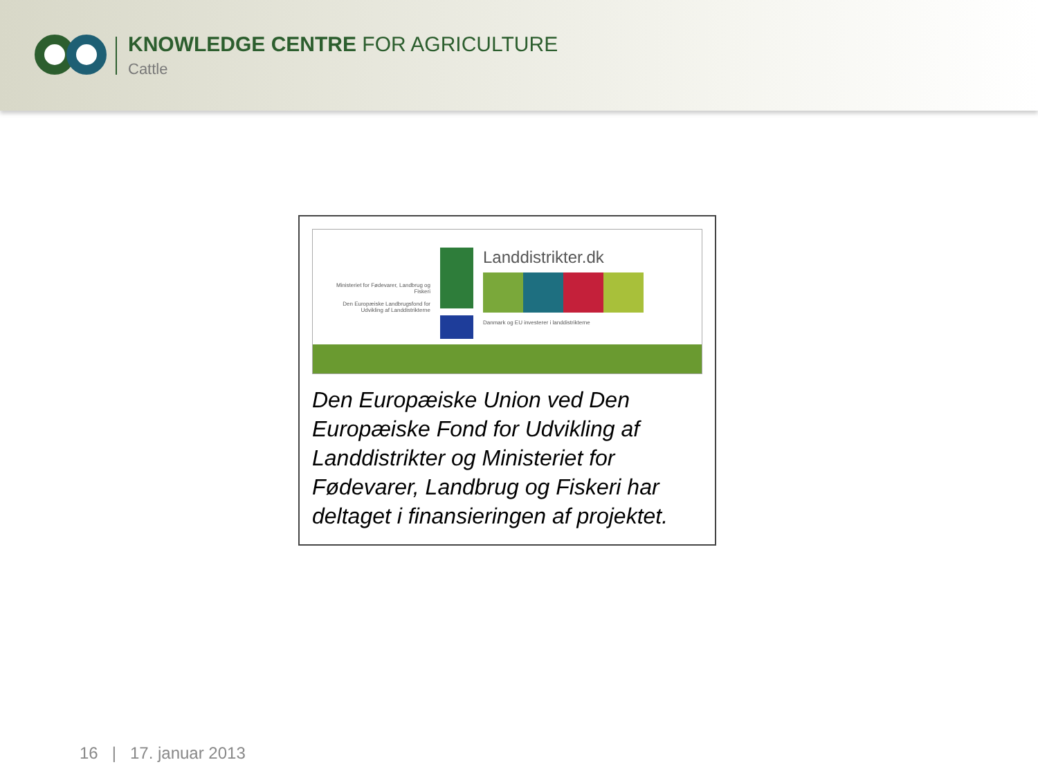KNOWLEDGE CENTRE FOR AGRICULTURE
Cattle
Ministeriet for Fødevarer, Landbrug og Fiskeri
Den Europæiske Landbrugsfond for Udvikling af Landdistrikterne
Landdistrikter.dk
Danmark og EU investerer i landdistrikterne
Den Europæiske Union ved Den Europæiske Fond for Udvikling af Landdistrikter og Ministeriet for Fødevarer, Landbrug og Fiskeri har deltaget i finansieringen af projektet.
16 | 17. januar 2013